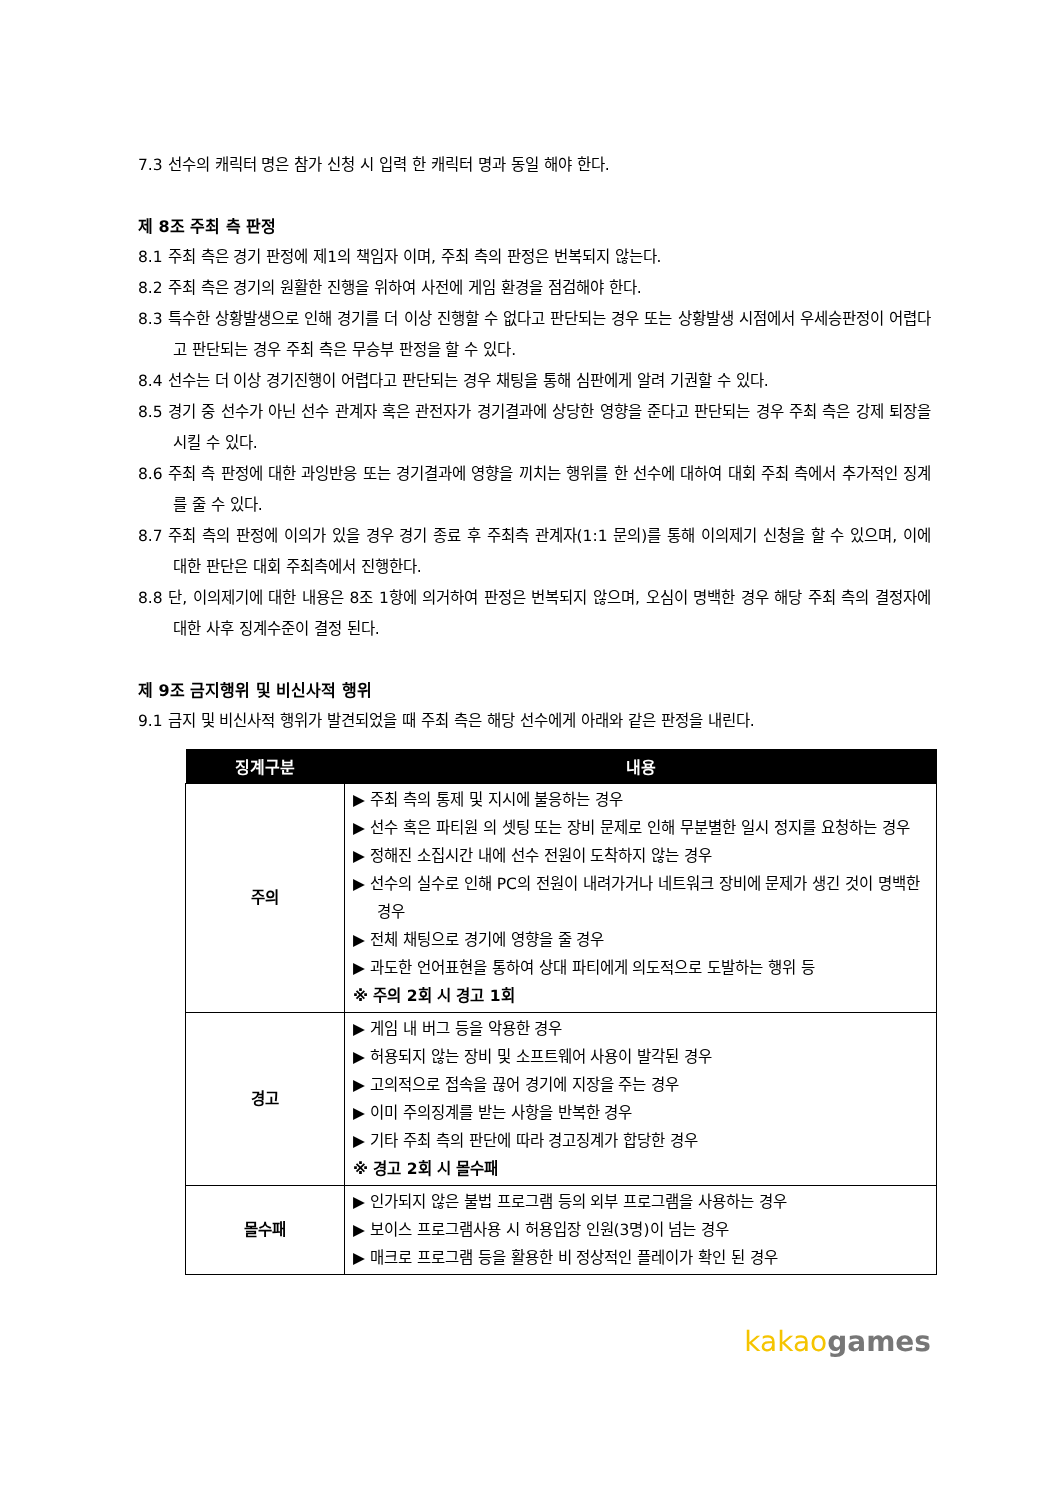7.3 선수의 캐릭터 명은 참가 신청 시 입력 한 캐릭터 명과 동일 해야 한다.
제 8조 주최 측 판정
8.1 주최 측은 경기 판정에 제1의 책임자 이며, 주최 측의 판정은 번복되지 않는다.
8.2 주최 측은 경기의 원활한 진행을 위하여 사전에 게임 환경을 점검해야 한다.
8.3 특수한 상황발생으로 인해 경기를 더 이상 진행할 수 없다고 판단되는 경우 또는 상황발생 시점에서 우세승판정이 어렵다고 판단되는 경우 주최 측은 무승부 판정을 할 수 있다.
8.4 선수는 더 이상 경기진행이 어렵다고 판단되는 경우 채팅을 통해 심판에게 알려 기권할 수 있다.
8.5 경기 중 선수가 아닌 선수 관계자 혹은 관전자가 경기결과에 상당한 영향을 준다고 판단되는 경우 주최 측은 강제 퇴장을 시킬 수 있다.
8.6 주최 측 판정에 대한 과잉반응 또는 경기결과에 영향을 끼치는 행위를 한 선수에 대하여 대회 주최 측에서 추가적인 징계를 줄 수 있다.
8.7 주최 측의 판정에 이의가 있을 경우 경기 종료 후 주최측 관계자(1:1 문의)를 통해 이의제기 신청을 할 수 있으며, 이에 대한 판단은 대회 주최측에서 진행한다.
8.8 단, 이의제기에 대한 내용은 8조 1항에 의거하여 판정은 번복되지 않으며, 오심이 명백한 경우 해당 주최 측의 결정자에 대한 사후 징계수준이 결정 된다.
제 9조 금지행위 및 비신사적 행위
9.1 금지 및 비신사적 행위가 발견되었을 때 주최 측은 해당 선수에게 아래와 같은 판정을 내린다.
| 징계구분 | 내용 |
| --- | --- |
| 주의 | ▶ 주최 측의 통제 및 지시에 불응하는 경우 ▶ 선수 혹은 파티원 의 셋팅 또는 장비 문제로 인해 무분별한 일시 정지를 요청하는 경우 ▶ 정해진 소집시간 내에 선수 전원이 도착하지 않는 경우 ▶ 선수의 실수로 인해 PC의 전원이 내려가거나 네트워크 장비에 문제가 생긴 것이 명백한 경우 ▶ 전체 채팅으로 경기에 영향을 줄 경우 ▶ 과도한 언어표현을 통하여 상대 파티에게 의도적으로 도발하는 행위 등 ※ 주의 2회 시 경고 1회 |
| 경고 | ▶ 게임 내 버그 등을 악용한 경우 ▶ 허용되지 않는 장비 및 소프트웨어 사용이 발각된 경우 ▶ 고의적으로 접속을 끊어 경기에 지장을 주는 경우 ▶ 이미 주의징계를 받는 사항을 반복한 경우 ▶ 기타 주최 측의 판단에 따라 경고징계가 합당한 경우 ※ 경고 2회 시 몰수패 |
| 몰수패 | ▶ 인가되지 않은 불법 프로그램 등의 외부 프로그램을 사용하는 경우 ▶ 보이스 프로그램사용 시 허용입장 인원(3명)이 넘는 경우 ▶ 매크로 프로그램 등을 활용한 비 정상적인 플레이가 확인 된 경우 |
kakao games